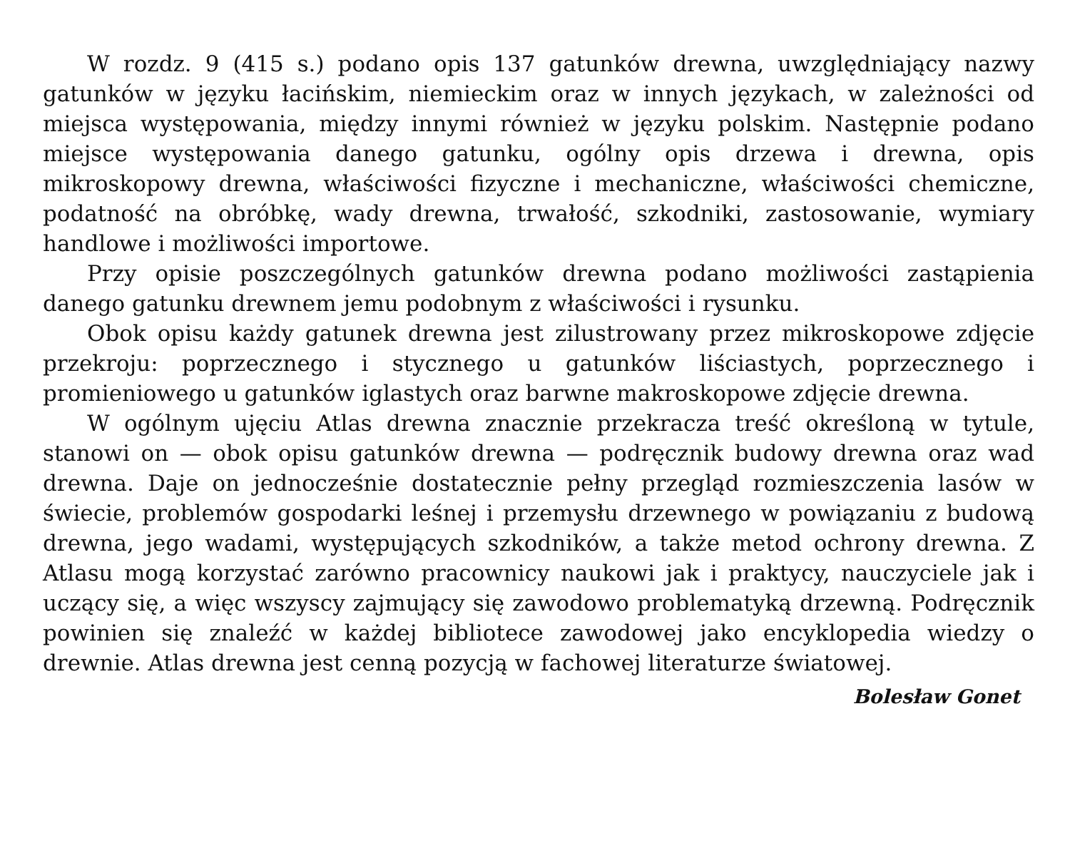W rozdz. 9 (415 s.) podano opis 137 gatunków drewna, uwzględniający nazwy gatunków w języku łacińskim, niemieckim oraz w innych językach, w zależności od miejsca występowania, między innymi również w języku polskim. Następnie podano miejsce występowania danego gatunku, ogólny opis drzewa i drewna, opis mikroskopowy drewna, właściwości fizyczne i mechaniczne, właściwości chemiczne, podatność na obróbkę, wady drewna, trwałość, szkodniki, zastosowanie, wymiary handlowe i możliwości importowe.
Przy opisie poszczególnych gatunków drewna podano możliwości zastąpienia danego gatunku drewnem jemu podobnym z właściwości i rysunku.
Obok opisu każdy gatunek drewna jest zilustrowany przez mikroskopowe zdjęcie przekroju: poprzecznego i stycznego u gatunków liściastych, poprzecznego i promieniowego u gatunków iglastych oraz barwne makroskopowe zdjęcie drewna.
W ogólnym ujęciu Atlas drewna znacznie przekracza treść określoną w tytule, stanowi on — obok opisu gatunków drewna — podręcznik budowy drewna oraz wad drewna. Daje on jednocześnie dostatecznie pełny przegląd rozmieszczenia lasów w świecie, problemów gospodarki leśnej i przemysłu drzewnego w powiązaniu z budową drewna, jego wadami, występujących szkodników, a także metod ochrony drewna. Z Atlasu mogą korzystać zarówno pracownicy naukowi jak i praktycy, nauczyciele jak i uczący się, a więc wszyscy zajmujący się zawodowo problematyką drzewną. Podręcznik powinien się znaleźć w każdej bibliotece zawodowej jako encyklopedia wiedzy o drewnie. Atlas drewna jest cenną pozycją w fachowej literaturze światowej.
Bolesław Gonet